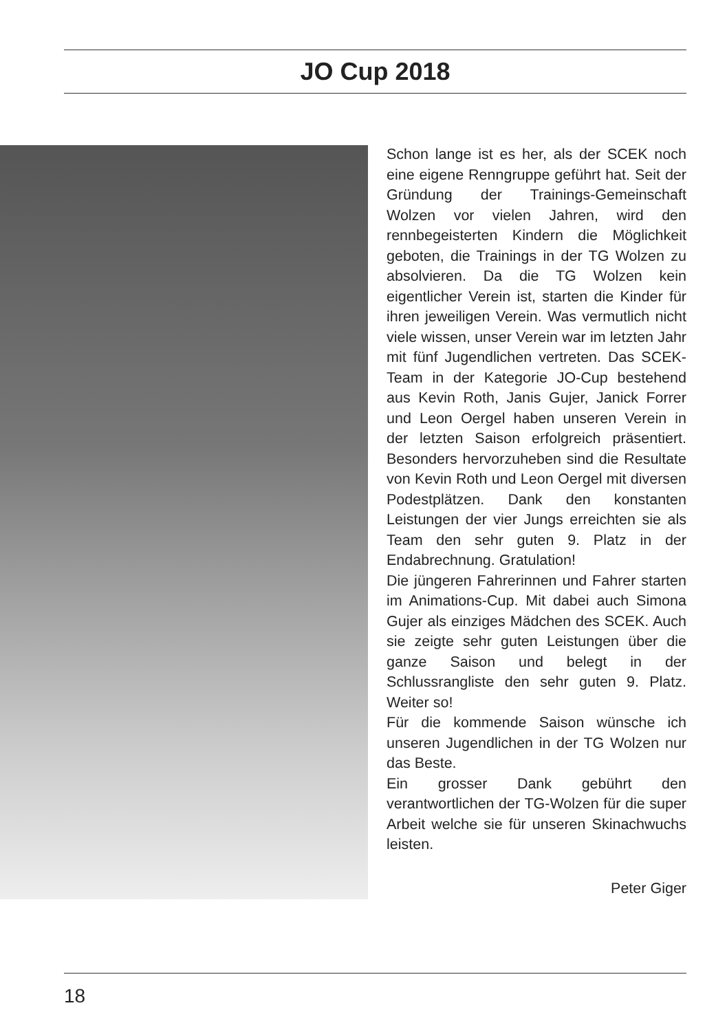JO Cup 2018
Schon lange ist es her, als der SCEK noch eine eigene Renngruppe geführt hat. Seit der Gründung der Trainings-Gemeinschaft Wolzen vor vielen Jahren, wird den rennbegeisterten Kindern die Möglichkeit geboten, die Trainings in der TG Wolzen zu absolvieren. Da die TG Wolzen kein eigentlicher Verein ist, starten die Kinder für ihren jeweiligen Verein. Was vermutlich nicht viele wissen, unser Verein war im letzten Jahr mit fünf Jugendlichen vertreten. Das SCEK-Team in der Kategorie JO-Cup bestehend aus Kevin Roth, Janis Gujer, Janick Forrer und Leon Oergel haben unseren Verein in der letzten Saison erfolgreich präsentiert. Besonders hervorzuheben sind die Resultate von Kevin Roth und Leon Oergel mit diversen Podestplätzen. Dank den konstanten Leistungen der vier Jungs erreichten sie als Team den sehr guten 9. Platz in der Endabrechnung. Gratulation!
Die jüngeren Fahrerinnen und Fahrer starten im Animations-Cup. Mit dabei auch Simona Gujer als einziges Mädchen des SCEK. Auch sie zeigte sehr guten Leistungen über die ganze Saison und belegt in der Schlussrangliste den sehr guten 9. Platz. Weiter so!
Für die kommende Saison wünsche ich unseren Jugendlichen in der TG Wolzen nur das Beste.
Ein grosser Dank gebührt den verantwortlichen der TG-Wolzen für die super Arbeit welche sie für unseren Skinachwuchs leisten.
Peter Giger
18